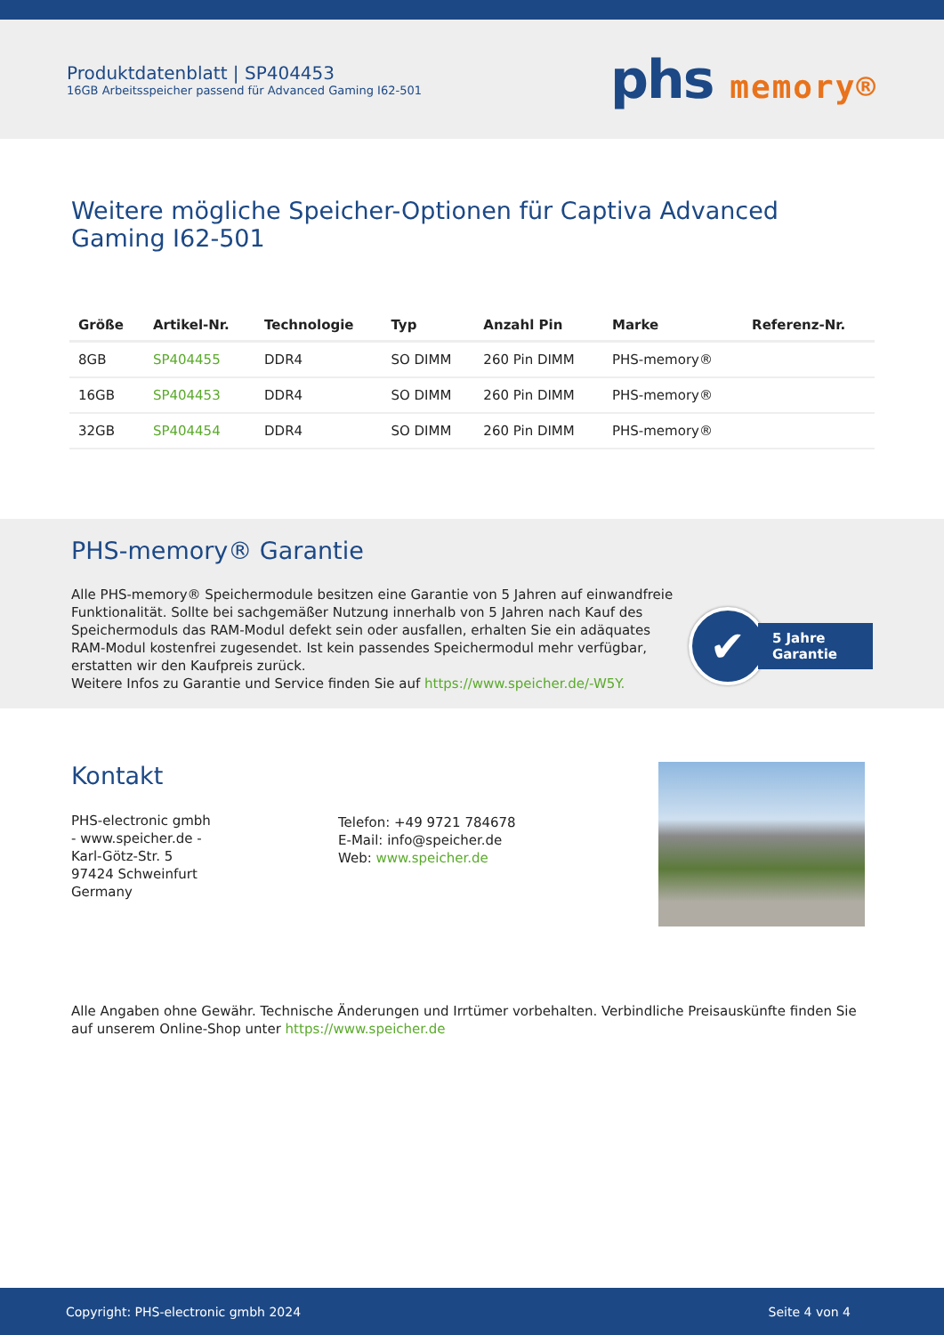Produktdatenblatt | SP404453
16GB Arbeitsspeicher passend für Advanced Gaming I62-501
phs memory®
Weitere mögliche Speicher-Optionen für Captiva Advanced Gaming I62-501
| Größe | Artikel-Nr. | Technologie | Typ | Anzahl Pin | Marke | Referenz-Nr. |
| --- | --- | --- | --- | --- | --- | --- |
| 8GB | SP404455 | DDR4 | SO DIMM | 260 Pin DIMM | PHS-memory® | |
| 16GB | SP404453 | DDR4 | SO DIMM | 260 Pin DIMM | PHS-memory® | |
| 32GB | SP404454 | DDR4 | SO DIMM | 260 Pin DIMM | PHS-memory® | |
PHS-memory® Garantie
Alle PHS-memory® Speichermodule besitzen eine Garantie von 5 Jahren auf einwandfreie Funktionalität. Sollte bei sachgemäßer Nutzung innerhalb von 5 Jahren nach Kauf des Speichermoduls das RAM-Modul defekt sein oder ausfallen, erhalten Sie ein adäquates RAM-Modul kostenfrei zugesendet. Ist kein passendes Speichermodul mehr verfügbar, erstatten wir den Kaufpreis zurück.
Weitere Infos zu Garantie und Service finden Sie auf https://www.speicher.de/-W5Y.
✔
5 Jahre
Garantie
Kontakt
PHS-electronic gmbh
- www.speicher.de -
Karl-Götz-Str. 5
97424 Schweinfurt
Germany
Telefon: +49 9721 784678
E-Mail: info@speicher.de
Web: www.speicher.de
Alle Angaben ohne Gewähr. Technische Änderungen und Irrtümer vorbehalten. Verbindliche Preisauskünfte finden Sie auf unserem Online-Shop unter https://www.speicher.de
Copyright: PHS-electronic gmbh 2024 Seite 4 von 4